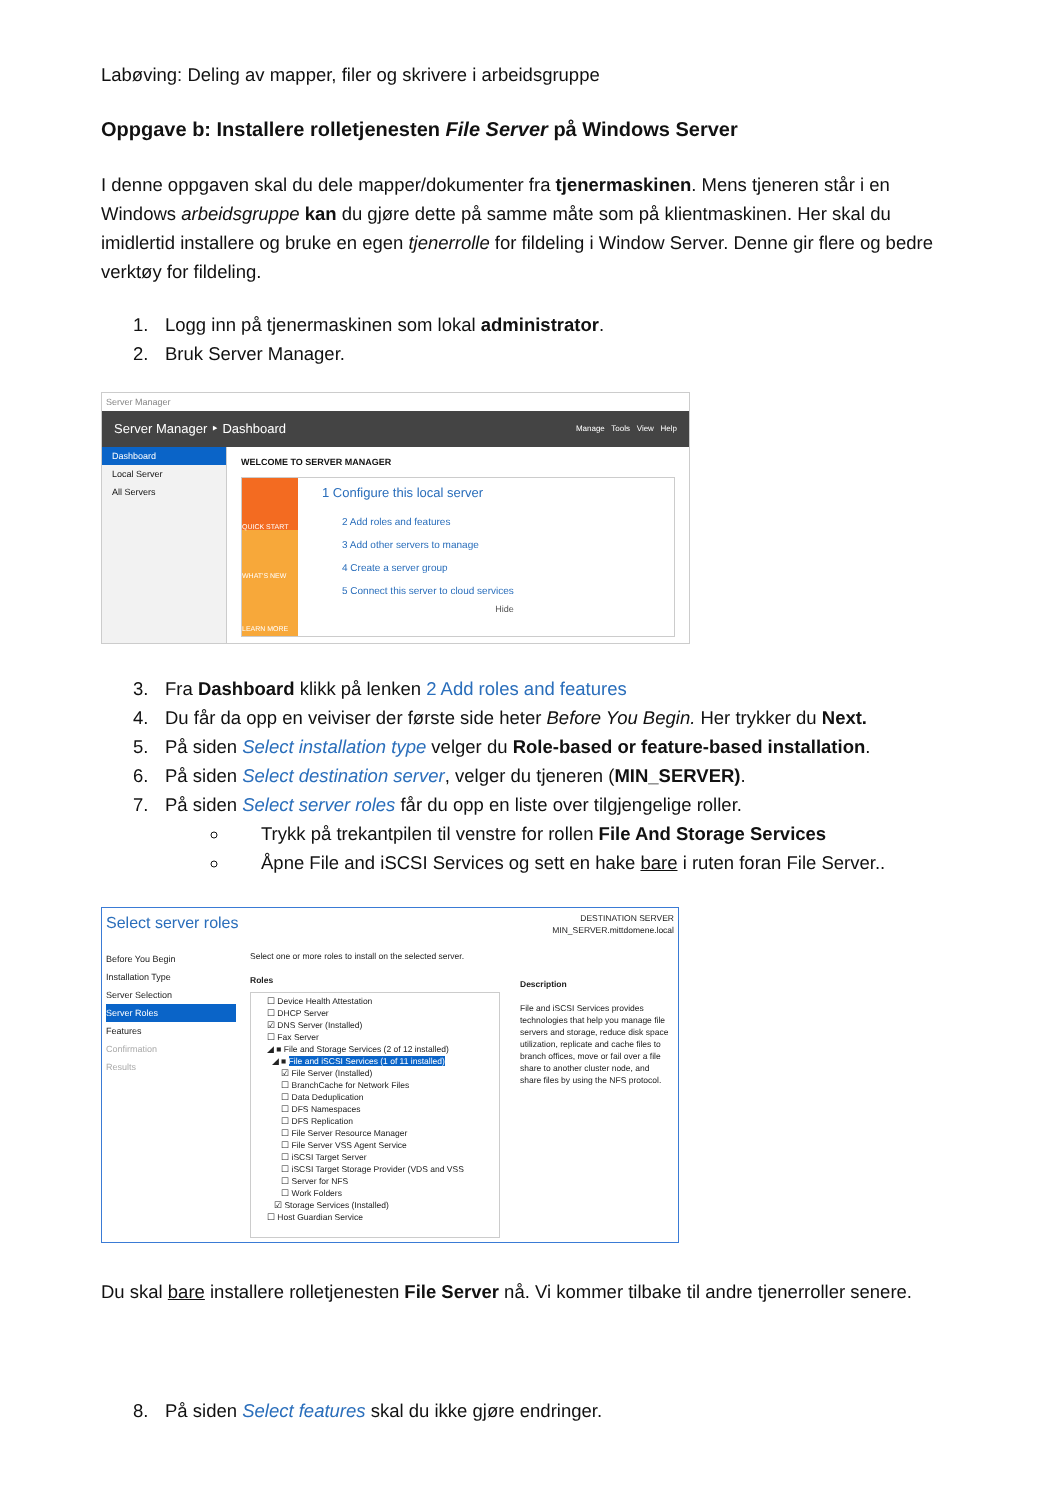Labøving: Deling av mapper, filer og skrivere i arbeidsgruppe
Oppgave b: Installere rolletjenesten File Server på Windows Server
I denne oppgaven skal du dele mapper/dokumenter fra tjenermaskinen. Mens tjeneren står i en Windows arbeidsgruppe kan du gjøre dette på samme måte som på klientmaskinen. Her skal du imidlertid installere og bruke en egen tjenerrolle for fildeling i Window Server. Denne gir flere og bedre verktøy for fildeling.
1. Logg inn på tjenermaskinen som lokal administrator.
2. Bruk Server Manager.
Server Manager
Server Manager ‣ Dashboard Manage Tools View Help
Dashboard
Local Server
All Servers
WELCOME TO SERVER MANAGER
QUICK START
WHAT'S NEW
LEARN MORE
1 Configure this local server
2 Add roles and features
3 Add other servers to manage
4 Create a server group
5 Connect this server to cloud services
Hide
3. Fra Dashboard klikk på lenken 2 Add roles and features
4. Du får da opp en veiviser der første side heter Before You Begin. Her trykker du Next.
5. På siden Select installation type velger du Role-based or feature-based installation.
6. På siden Select destination server, velger du tjeneren (MIN_SERVER).
7. På siden Select server roles får du opp en liste over tilgjengelige roller.
Trykk på trekantpilen til venstre for rollen File And Storage Services
Åpne File and iSCSI Services og sett en hake bare i ruten foran File Server..
Select server roles DESTINATION SERVER
MIN_SERVER.mittdomene.local
Before You Begin
Installation Type
Server Selection
Server Roles
Features
Confirmation
Results
Select one or more roles to install on the selected server.
Roles
☐ Device Health Attestation
☐ DHCP Server
☑ DNS Server (Installed)
☐ Fax Server
◢ ■ File and Storage Services (2 of 12 installed)
◢ ■ File and iSCSI Services (1 of 11 installed)
☑ File Server (Installed)
☐ BranchCache for Network Files
☐ Data Deduplication
☐ DFS Namespaces
☐ DFS Replication
☐ File Server Resource Manager
☐ File Server VSS Agent Service
☐ iSCSI Target Server
☐ iSCSI Target Storage Provider (VDS and VSS
☐ Server for NFS
☐ Work Folders
☑ Storage Services (Installed)
☐ Host Guardian Service
Description
File and iSCSI Services provides technologies that help you manage file servers and storage, reduce disk space utilization, replicate and cache files to branch offices, move or fail over a file share to another cluster node, and share files by using the NFS protocol.
Du skal bare installere rolletjenesten File Server nå. Vi kommer tilbake til andre tjenerroller senere.
8. På siden Select features skal du ikke gjøre endringer.